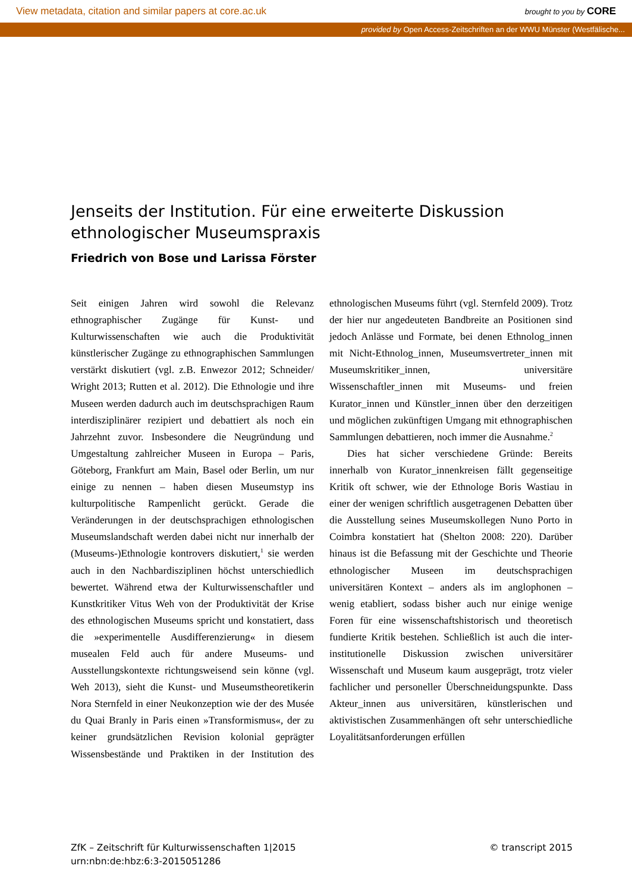View metadata, citation and similar papers at core.ac.uk brought to you by CORE
provided by Open Access-Zeitschriften an der WWU Münster (Westfälische...
Jenseits der Institution. Für eine erweiterte Diskussion ethnologischer Museumspraxis
Friedrich von Bose und Larissa Förster
Seit einigen Jahren wird sowohl die Relevanz ethnographischer Zugänge für Kunst- und Kulturwissenschaften wie auch die Produktivität künstlerischer Zugänge zu ethnographischen Sammlungen verstärkt diskutiert (vgl. z.B. Enwezor 2012; Schneider/ Wright 2013; Rutten et al. 2012). Die Ethnologie und ihre Museen werden dadurch auch im deutschsprachigen Raum interdisziplinärer rezipiert und debattiert als noch ein Jahrzehnt zuvor. Insbesondere die Neugründung und Umgestaltung zahlreicher Museen in Europa – Paris, Göteborg, Frankfurt am Main, Basel oder Berlin, um nur einige zu nennen – haben diesen Museumstyp ins kulturpolitische Rampenlicht gerückt. Gerade die Veränderungen in der deutschsprachigen ethnologischen Museumslandschaft werden dabei nicht nur innerhalb der (Museums-)Ethnologie kontrovers diskutiert,<sup>1</sup> sie werden auch in den Nachbardisziplinen höchst unterschiedlich bewertet. Während etwa der Kulturwissenschaftler und Kunstkritiker Vitus Weh von der Produktivität der Krise des ethnologischen Museums spricht und konstatiert, dass die »experimentelle Ausdifferenzierung« in diesem musealen Feld auch für andere Museums- und Ausstellungskontexte richtungsweisend sein könne (vgl. Weh 2013), sieht die Kunst- und Museumstheoretikerin Nora Sternfeld in einer Neukonzeption wie der des Musée du Quai Branly in Paris einen »Transformismus«, der zu keiner grundsätzlichen Revision kolonial geprägter Wissensbestände und Praktiken in der Institution des ethnologischen Museums führt (vgl. Sternfeld 2009). Trotz der hier nur angedeuteten Bandbreite an Positionen sind jedoch Anlässe und Formate, bei denen Ethnolog_innen mit Nicht-Ethnolog_innen, Museumsvertreter_innen mit Museumskritiker_innen, universitäre Wissenschaftler_innen mit Museums- und freien Kurator_innen und Künstler_innen über den derzeitigen und möglichen zukünftigen Umgang mit ethnographischen Sammlungen debattieren, noch immer die Ausnahme.<sup>2</sup>
Dies hat sicher verschiedene Gründe: Bereits innerhalb von Kurator_innenkreisen fällt gegenseitige Kritik oft schwer, wie der Ethnologe Boris Wastiau in einer der wenigen schriftlich ausgetragenen Debatten über die Ausstellung seines Museumskollegen Nuno Porto in Coimbra konstatiert hat (Shelton 2008: 220). Darüber hinaus ist die Befassung mit der Geschichte und Theorie ethnologischer Museen im deutschsprachigen universitären Kontext – anders als im anglophonen – wenig etabliert, sodass bisher auch nur einige wenige Foren für eine wissenschaftshistorisch und theoretisch fundierte Kritik bestehen. Schließlich ist auch die inter-institutionelle Diskussion zwischen universitärer Wissenschaft und Museum kaum ausgeprägt, trotz vieler fachlicher und personeller Überschneidungspunkte. Dass Akteur_innen aus universitären, künstlerischen und aktivistischen Zusammenhängen oft sehr unterschiedliche Loyalitätsanforderungen erfüllen
ZfK – Zeitschrift für Kulturwissenschaften 1|2015
urn:nbn:de:hbz:6:3-2015051286
© transcript 2015